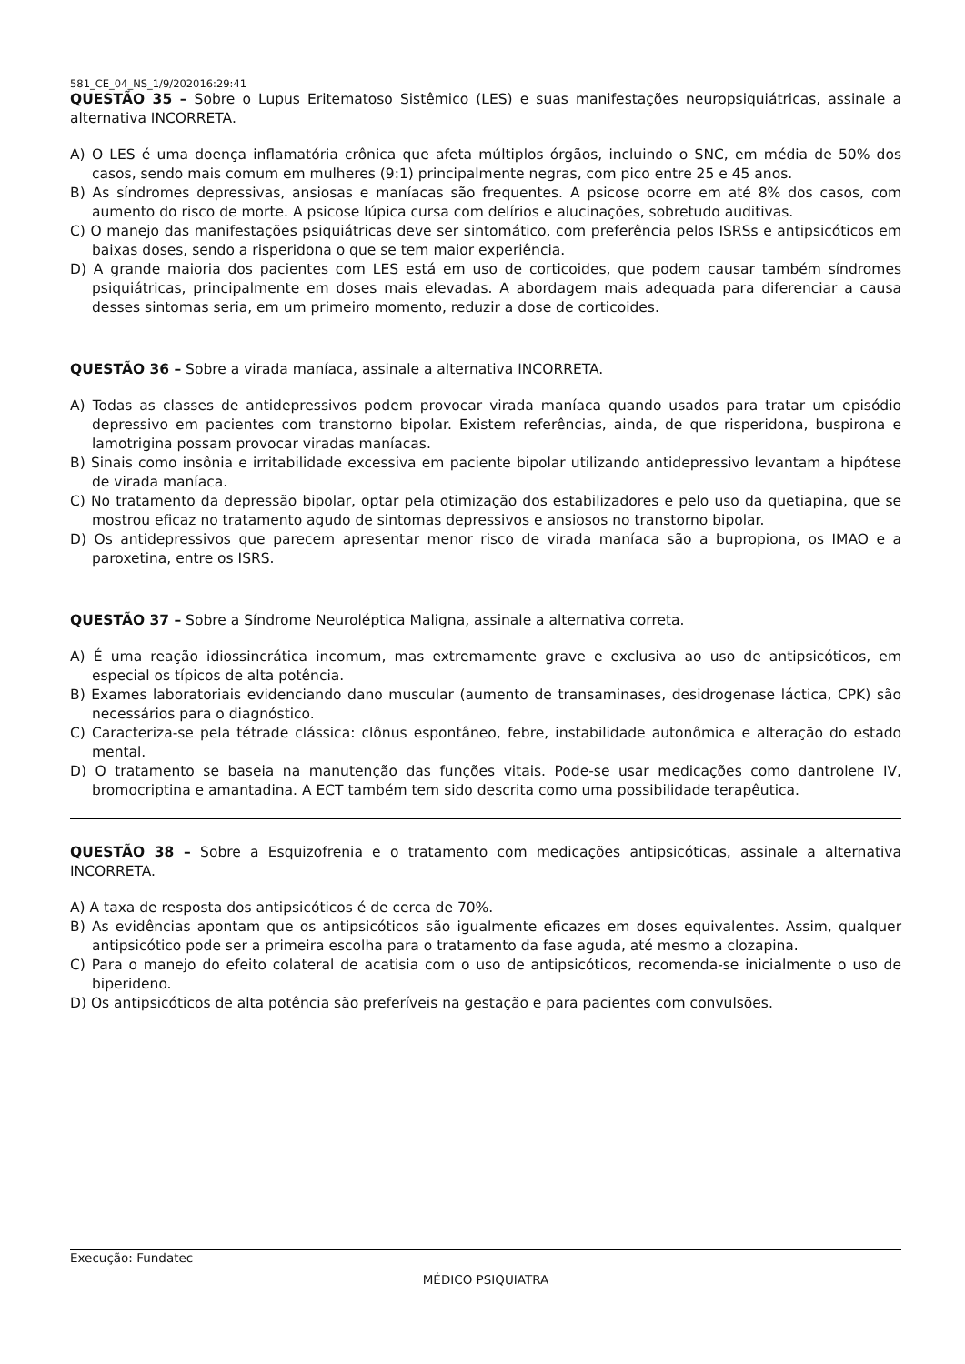581_CE_04_NS_1/9/202016:29:41
QUESTÃO 35 – Sobre o Lupus Eritematoso Sistêmico (LES) e suas manifestações neuropsiquiátricas, assinale a alternativa INCORRETA.
A) O LES é uma doença inflamatória crônica que afeta múltiplos órgãos, incluindo o SNC, em média de 50% dos casos, sendo mais comum em mulheres (9:1) principalmente negras, com pico entre 25 e 45 anos.
B) As síndromes depressivas, ansiosas e maníacas são frequentes. A psicose ocorre em até 8% dos casos, com aumento do risco de morte. A psicose lúpica cursa com delírios e alucinações, sobretudo auditivas.
C) O manejo das manifestações psiquiátricas deve ser sintomático, com preferência pelos ISRSs e antipsicóticos em baixas doses, sendo a risperidona o que se tem maior experiência.
D) A grande maioria dos pacientes com LES está em uso de corticoides, que podem causar também síndromes psiquiátricas, principalmente em doses mais elevadas. A abordagem mais adequada para diferenciar a causa desses sintomas seria, em um primeiro momento, reduzir a dose de corticoides.
QUESTÃO 36 – Sobre a virada maníaca, assinale a alternativa INCORRETA.
A) Todas as classes de antidepressivos podem provocar virada maníaca quando usados para tratar um episódio depressivo em pacientes com transtorno bipolar. Existem referências, ainda, de que risperidona, buspirona e lamotrigina possam provocar viradas maníacas.
B) Sinais como insônia e irritabilidade excessiva em paciente bipolar utilizando antidepressivo levantam a hipótese de virada maníaca.
C) No tratamento da depressão bipolar, optar pela otimização dos estabilizadores e pelo uso da quetiapina, que se mostrou eficaz no tratamento agudo de sintomas depressivos e ansiosos no transtorno bipolar.
D) Os antidepressivos que parecem apresentar menor risco de virada maníaca são a bupropiona, os IMAO e a paroxetina, entre os ISRS.
QUESTÃO 37 – Sobre a Síndrome Neuroléptica Maligna, assinale a alternativa correta.
A) É uma reação idiossincrática incomum, mas extremamente grave e exclusiva ao uso de antipsicóticos, em especial os típicos de alta potência.
B) Exames laboratoriais evidenciando dano muscular (aumento de transaminases, desidrogenase láctica, CPK) são necessários para o diagnóstico.
C) Caracteriza-se pela tétrade clássica: clônus espontâneo, febre, instabilidade autonômica e alteração do estado mental.
D) O tratamento se baseia na manutenção das funções vitais. Pode-se usar medicações como dantrolene IV, bromocriptina e amantadina. A ECT também tem sido descrita como uma possibilidade terapêutica.
QUESTÃO 38 – Sobre a Esquizofrenia e o tratamento com medicações antipsicóticas, assinale a alternativa INCORRETA.
A) A taxa de resposta dos antipsicóticos é de cerca de 70%.
B) As evidências apontam que os antipsicóticos são igualmente eficazes em doses equivalentes. Assim, qualquer antipsicótico pode ser a primeira escolha para o tratamento da fase aguda, até mesmo a clozapina.
C) Para o manejo do efeito colateral de acatisia com o uso de antipsicóticos, recomenda-se inicialmente o uso de biperideno.
D) Os antipsicóticos de alta potência são preferíveis na gestação e para pacientes com convulsões.
Execução: Fundatec
MÉDICO PSIQUIATRA